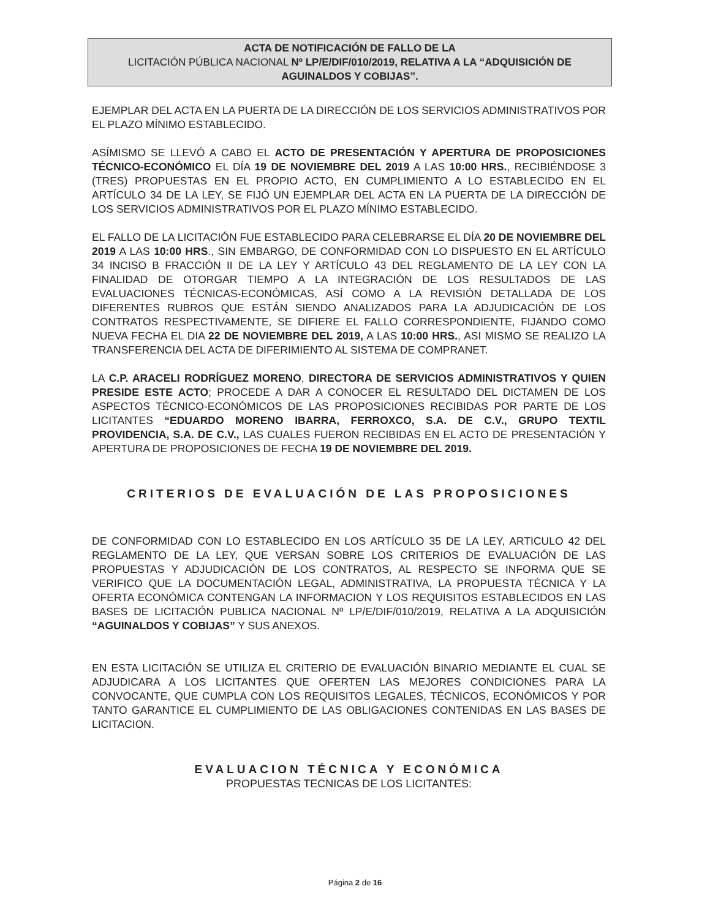ACTA DE NOTIFICACIÓN DE FALLO DE LA
LICITACIÓN PÚBLICA NACIONAL Nº LP/E/DIF/010/2019, RELATIVA A LA “ADQUISICIÓN DE AGUINALDOS Y COBIJAS”.
EJEMPLAR DEL ACTA EN LA PUERTA DE LA DIRECCIÓN DE LOS SERVICIOS ADMINISTRATIVOS POR EL PLAZO MÍNIMO ESTABLECIDO.
ASÍMISMO SE LLEVÓ A CABO EL ACTO DE PRESENTACIÓN Y APERTURA DE PROPOSICIONES TÉCNICO-ECONÓMICO EL DÍA 19 DE NOVIEMBRE DEL 2019 A LAS 10:00 HRS., RECIBIÉNDOSE 3 (TRES) PROPUESTAS EN EL PROPIO ACTO, EN CUMPLIMIENTO A LO ESTABLECIDO EN EL ARTÍCULO 34 DE LA LEY, SE FIJÓ UN EJEMPLAR DEL ACTA EN LA PUERTA DE LA DIRECCIÓN DE LOS SERVICIOS ADMINISTRATIVOS POR EL PLAZO MÍNIMO ESTABLECIDO.
EL FALLO DE LA LICITACIÓN FUE ESTABLECIDO PARA CELEBRARSE EL DÍA 20 DE NOVIEMBRE DEL 2019 A LAS 10:00 HRS., SIN EMBARGO, DE CONFORMIDAD CON LO DISPUESTO EN EL ARTÍCULO 34 INCISO B FRACCIÓN II DE LA LEY Y ARTÍCULO 43 DEL REGLAMENTO DE LA LEY CON LA FINALIDAD DE OTORGAR TIEMPO A LA INTEGRACIÓN DE LOS RESULTADOS DE LAS EVALUACIONES TÉCNICAS-ECONÓMICAS, ASÍ COMO A LA REVISIÓN DETALLADA DE LOS DIFERENTES RUBROS QUE ESTÁN SIENDO ANALIZADOS PARA LA ADJUDICACIÓN DE LOS CONTRATOS RESPECTIVAMENTE, SE DIFIERE EL FALLO CORRESPONDIENTE, FIJANDO COMO NUEVA FECHA EL DIA 22 DE NOVIEMBRE DEL 2019, A LAS 10:00 HRS., ASI MISMO SE REALIZO LA TRANSFERENCIA DEL ACTA DE DIFERIMIENTO AL SISTEMA DE COMPRANET.
LA C.P. ARACELI RODRÍGUEZ MORENO, DIRECTORA DE SERVICIOS ADMINISTRATIVOS Y QUIEN PRESIDE ESTE ACTO; PROCEDE A DAR A CONOCER EL RESULTADO DEL DICTAMEN DE LOS ASPECTOS TÉCNICO-ECONÓMICOS DE LAS PROPOSICIONES RECIBIDAS POR PARTE DE LOS LICITANTES “EDUARDO MORENO IBARRA, FERROXCO, S.A. DE C.V., GRUPO TEXTIL PROVIDENCIA, S.A. DE C.V., LAS CUALES FUERON RECIBIDAS EN EL ACTO DE PRESENTACIÓN Y APERTURA DE PROPOSICIONES DE FECHA 19 DE NOVIEMBRE DEL 2019.
CRITERIOS DE EVALUACIÓN DE LAS PROPOSICIONES
DE CONFORMIDAD CON LO ESTABLECIDO EN LOS ARTÍCULO 35 DE LA LEY, ARTICULO 42 DEL REGLAMENTO DE LA LEY, QUE VERSAN SOBRE LOS CRITERIOS DE EVALUACIÓN DE LAS PROPUESTAS Y ADJUDICACIÓN DE LOS CONTRATOS, AL RESPECTO SE INFORMA QUE SE VERIFICO QUE LA DOCUMENTACIÓN LEGAL, ADMINISTRATIVA, LA PROPUESTA TÉCNICA Y LA OFERTA ECONÓMICA CONTENGAN LA INFORMACION Y LOS REQUISITOS ESTABLECIDOS EN LAS BASES DE LICITACIÓN PUBLICA NACIONAL Nº LP/E/DIF/010/2019, RELATIVA A LA ADQUISICIÓN “AGUINALDOS Y COBIJAS” Y SUS ANEXOS.
EN ESTA LICITACIÓN SE UTILIZA EL CRITERIO DE EVALUACIÓN BINARIO MEDIANTE EL CUAL SE ADJUDICARA A LOS LICITANTES QUE OFERTEN LAS MEJORES CONDICIONES PARA LA CONVOCANTE, QUE CUMPLA CON LOS REQUISITOS LEGALES, TÉCNICOS, ECONÓMICOS Y POR TANTO GARANTICE EL CUMPLIMIENTO DE LAS OBLIGACIONES CONTENIDAS EN LAS BASES DE LICITACION.
EVALUACION TÉCNICA Y ECONÓMICA
PROPUESTAS TECNICAS DE LOS LICITANTES:
Página 2 de 16